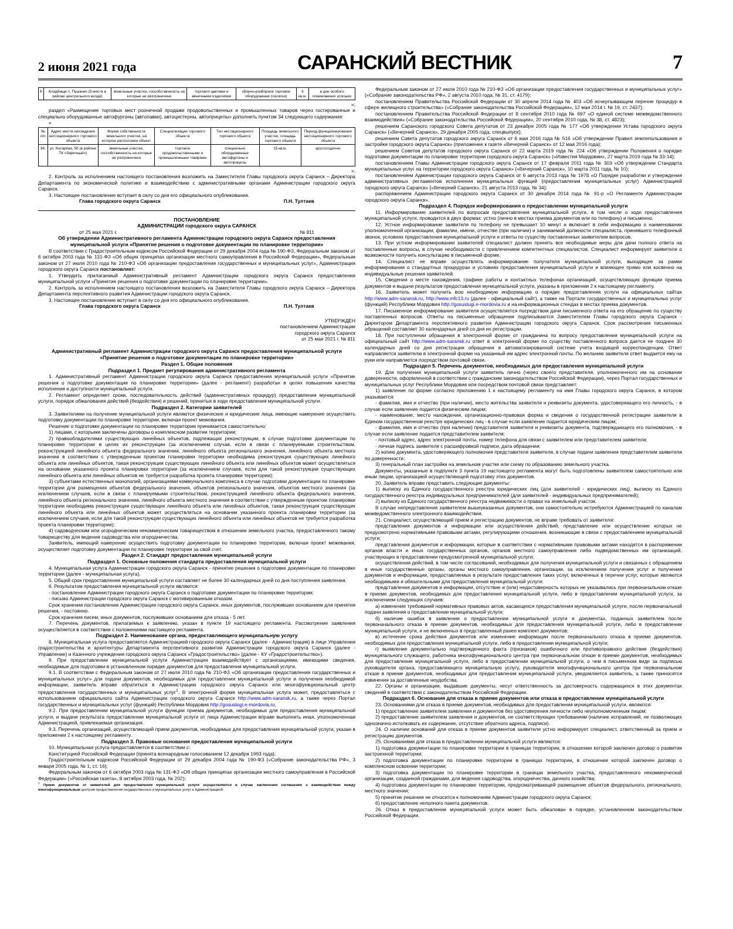2 июня 2021 года САРАНСКИЙ ВЕСТНИК 7
| 8 | Кладбище п. Пушкино (3 места в районе центрального входа) | земельные участки, госсобственность на которые не разграничена | торговля цветами и венечными изделиями | сборно-разборное торговое оборудование (палатка) | 6 кв.м. | в дни особого поминовения усопших |
»;
раздел «Размещение торговых мест розничной продажи продовольственных и промышленных товаров через гостированные и специально оборудованные автофургоны (автолавки), автоцистерны, автоприцепы» дополнить пунктом 34 следующего содержания:
«
| № п/п | Адрес места нахождения нестационарного торгового объекта | Форма собственности земельного участка, на котором расположен объект | Специализация торгового объекта | Тип нестационарного торгового объекта | Площадь земельного участка, площадь торгового объекта | Период функционирования нестационарного торгового объекта |
| --- | --- | --- | --- | --- | --- | --- |
| 34. | ул. Косарева, 50 (в районе ТК «Заречный») | земельные участки, госсобственность на которые не разграничена | торговля продовольственными и промышленными товарами | специально оборудованные автофургоны и автоприцепы | 15 кв.м. | круглогодично |
».
2. Контроль за исполнением настоящего постановления возложить на Заместителя Главы городского округа Саранск – Директора Департамента по экономической политике и взаимодействию с административными органами Администрации городского округа Саранск.
3. Настоящее постановление вступает в силу со дня его официального опубликования.
Глава городского округа Саранск П.Н. Тултаев
ПОСТАНОВЛЕНИЕ
АДМИНИСТРАЦИИ городского округа САРАНСК
от 25 мая 2021 г. № 811
Об утверждении Административного регламента Администрации городского округа Саранск предоставления муниципальной услуги «Принятие решения о подготовке документации по планировке территории»
В соответствии с Градостроительным кодексом Российской Федерации от 29 декабря 2004 года № 190-ФЗ, Федеральным законом от 6 октября 2003 года № 131-ФЗ «Об общих принципах организации местного самоуправления в Российской Федерации», Федеральным законом от 27 июля 2010 года № 210-ФЗ «Об организации предоставления государственных и муниципальных услуг», Администрация городского округа Саранск постановляет:
1. Утвердить прилагаемый Административный регламент Администрации городского округа Саранск предоставления муниципальной услуги «Принятие решения о подготовке документации по планировке территории».
2. Контроль за исполнением настоящего постановления возложить на Заместителя Главы городского округа Саранск – Директора Департамента перспективного развития Администрации городского округа Саранск.
3. Настоящее постановление вступает в силу со дня его официального опубликования.
Глава городского округа Саранск П.Н. Тултаев
УТВЕРЖДЕН
постановлением Администрации
городского округа Саранск
от 25 мая 2021 г. № 811
Административный регламент Администрации городского округа Саранск предоставления муниципальной услуги «Принятие решения о подготовке документации по планировке территории»
Раздел 1. Общие положения
Подраздел 1. Предмет регулирования административного регламента
1. Административный регламент Администрации городского округа Саранск предоставления муниципальной услуги «Принятие решения о подготовке документации по планировке территории» (далее - регламент) разработан в целях повышения качества исполнения и доступности муниципальной услуги.
2. Регламент определяет сроки, последовательность действий (административных процедур) предоставления муниципальной услуги, порядок обжалования действий (бездействия) и решений, принятых в ходе предоставления муниципальной услуги.
Подраздел 2. Категории заявителей
3. Заявителями на получение муниципальной услуги являются физические и юридические лица, имеющие намерение осуществить подготовку документации по планировке территории, включая проект межевания.
Решение о подготовке документации по планировке территории принимается самостоятельно:
1) лицами, с которыми заключены договоры о комплексном развитии территории;
2) правообладателями существующих линейных объектов, подлежащих реконструкции, в случае подготовки документации по планировке территории в целях их реконструкции (за исключением случая, если в связи с планируемыми строительством, реконструкцией линейного объекта федерального значения, линейного объекта регионального значения, линейного объекта местного значения в соответствии с утвержденным проектом планировки территории необходима реконструкция существующих линейного объекта или линейных объектов, такая реконструкция существующих линейного объекта или линейных объектов может осуществляться на основании указанного проекта планировки территории (за исключением случаев, если для такой реконструкции существующих линейного объекта или линейных объектов не требуется разработка проекта планировки территории);
3) субъектами естественных монополий, организациями коммунального комплекса в случае подготовки документации по планировке территории для размещения объектов федерального значения, объектов регионального значения, объектов местного значения (за исключением случаев, если в связи с планируемыми строительством, реконструкцией линейного объекта федерального значения, линейного объекта регионального значения, линейного объекта местного значения в соответствии с утвержденным проектом планировки территории необходима реконструкция существующих линейного объекта или линейных объектов, такая реконструкция существующих линейного объекта или линейных объектов может осуществляться на основании указанного проекта планировки территории (за исключением случаев, если для такой реконструкции существующих линейного объекта или линейных объектов не требуется разработка проекта планировки территории);
4) садоводческим или огородническим некоммерческим товариществом в отношении земельного участка, предоставленного такому товариществу для ведения садоводства или огородничества.
Заявитель, имеющий намерение осуществить подготовку документации по планировке территории, включая проект межевания, осуществляет подготовку документации по планировке территории за свой счет.
Раздел 2. Стандарт предоставления муниципальной услуги
Подраздел 1. Основные положения стандарта предоставления муниципальной услуги
4. Муниципальная услуга Администрации городского округа Саранск - принятие решения о подготовке документации по планировке территории (далее - муниципальная услуга).
5. Общий срок предоставления муниципальной услуги составляет не более 30 календарных дней со дня поступления заявления.
6. Результатом предоставления муниципальной услуги являются:
- постановление Администрации городского округа Саранск о подготовке документации по планировке территории;
- письмо Администрации городского округа Саранск с мотивированным отказом.
Срок хранения постановления Администрации городского округа Саранск, иных документов, послуживших основанием для принятия решения, - постоянно.
Срок хранения писем, иных документов, послуживших основанием для отказа - 5 лет.
7. Перечень документов, прилагаемых к заявлению, указан в пункте 19 настоящего регламента. Рассмотрение заявления осуществляется в соответствии с положениями настоящего регламента.
Подраздел 2. Наименование органа, предоставляющего муниципальную услугу
8. Муниципальная услуга предоставляется Администрацией городского округа Саранск (далее - Администрация) в лице Управления градостроительства и архитектуры Департамента перспективного развития Администрации городского округа Саранск (далее - Управление) и Казенного учреждения городского округа Саранск «Градостроительство» (далее - КУ «Градостроительство»).
9. При предоставлении муниципальной услуги Администрация взаимодействует с организациями, имеющими сведения, необходимые для подготовки в установленном порядке документов для предоставления муниципальной услуги.
9.1. В соответствии с Федеральным законом от 27 июля 2010 года № 210-ФЗ «Об организации предоставления государственных и муниципальных услуг» для подачи документов, необходимых для предоставления муниципальной услуги и получения необходимой информации, заявитель вправе обратиться в Администрацию городского округа Саранск или многофункциональный центр предоставления государственных и муниципальных услуг<sup>1</sup>. В электронной форме муниципальная услуга может, предоставляться с использованием официального сайта Администрации городского округа Саранск http://www.adm-saransk.ru, а также через Портал государственных и муниципальных услуг (функций) Республики Мордовия http://gosuslugi.e-mordovia.ru.
9.2. При предоставлении муниципальной услуги функции приема документов, необходимых для предоставления муниципальной услуги, и выдачи результата предоставления муниципальной услуги от лица Администрации вправе выполнять иная, уполномоченная Администрацией, привлекаемая организация.
9.3. Перечень организаций, осуществляющий прием документов, необходимых для предоставления муниципальной услуги, указан в приложении 2 к настоящему регламенту.
Подраздел 3. Правовые основания предоставления муниципальной услуги
10. Муниципальная услуга предоставляется в соответствии с:
Конституцией Российской Федерации (принята всенародным голосованием 12 декабря 1993 года);
Градостроительным кодексом Российской Федерации от 29 декабря 2004 года № 190-ФЗ («Собрание законодательства РФ», 3 января 2005 года, № 1, ст. 16);
Федеральным законом от 6 октября 2003 года № 131-ФЗ «Об общих принципах организации местного самоуправления в Российской Федерации» («Российская газета», 8 октября 2003 года, № 202);
<sup>1</sup> Прием документов от заявителей для предоставления муниципальной услуги осуществляется в случае заключения соглашения о взаимодействии между многофункциональным центром предоставления государственных и муниципальных услуг и Администрацией.
Федеральным законом от 27 июля 2010 года № 210-ФЗ «Об организации предоставления государственных и муниципальных услуг» («Собрание законодательства РФ», 2 августа 2010 года, № 31, ст. 4179);
постановлением Правительства Российской Федерации от 30 апреля 2014 года № 403 «Об исчерпывающем перечне процедур в сфере жилищного строительства» («Собрание законодательства Российской Федерации», 12 мая 2014 г. № 19, ст. 2437);
постановлением Правительства Российской Федерации от 8 сентября 2010 года № 697 «О единой системе межведомственного взаимодействия» («Собрание законодательства Российской Федерации», 20 сентября 2010 года, № 38, ст. 4823);
решением Саранского городского Совета депутатов от 23 декабря 2005 года № 177 «Об утверждении Устава городского округа Саранск» («Вечерний Саранск», 29 декабря 2005 года, спецвыпуск);
решением Совета депутатов городского округа Саранск от 6 мая 2016 года № 516 «Об утверждении Правил землепользования и застройки городского округа Саранск» (приложение к газете «Вечерний Саранск» от 12 мая 2016 года);
решением Советов депутатов городского округа Саранск от 22 марта 2019 года № 224 «Об утверждении Положения о порядке подготовки документации по планировке территории городского округа Саранск» («Известия Мордовии», 27 марта 2019 года № 33-14);
постановлением Главы Администрации городского округа Саранск от 17 февраля 2011 года № 303 «Об утверждении Стандарта муниципальных услуг на территории городского округа Саранск» («Вечерний Саранск», 10 марта 2011 года, № 10);
постановлением Администрации городского округа Саранск от 6 августа 2013 года № 1978 «О Порядке разработки и утверждения административных регламентов исполнения муниципальных функций (предоставления муниципальных услуг) Администрацией городского округа Саранск» («Вечерний Саранск», 21 августа 2013 года, № 34);
распоряжением Администрации городского округа Саранск от 30 декабря 2014 года № 91-р «О Регламенте Администрации городского округа Саранск».
Подраздел 4. Порядок информирования о предоставлении муниципальной услуги
11. Информирование заявителей по вопросам предоставления муниципальной услуги, в том числе о ходе предоставления муниципальной услуги, проводится в двух формах: устно (лично в местах приема документов или по телефону) и письменно.
12. Устное информирование заявителя по телефону не превышает 10 минут и включает в себя информацию о наименовании уполномоченной организации, фамилии, имени, отчестве (при наличии) и занимаемой должности специалиста, принявшего телефонный звонок, условиях предоставления муниципальной услуги и ответы по существу поставленных заявителем вопросов.
13. При устном информировании заявителей специалист должен принять все необходимые меры для дачи полного ответа на поставленные вопросы, в случае необходимости с привлечением компетентных специалистов. Специалист информирует заявителя о возможности получить консультацию в письменной форме.
14. Специалист не вправе осуществлять информирование получателя муниципальной услуги, выходящее за рамки информирования о стандартных процедурах и условиях предоставления муниципальной услуги и влияющее прямо или косвенно на индивидуальные решения заявителей.
15. Сведения о месте нахождения, графике работы и контактных телефонах организаций, осуществляющих функции приема документов и выдачи результатов предоставления муниципальной услуги, указаны в приложении 2 к настоящему регламенту.
16. Заявитель может получить всю необходимую информацию о порядке предоставления услуги на официальных сайтах http://www.adm-saransk.ru, http://www.mfc13.ru (далее - официальный сайт), а также на Портале государственных и муниципальных услуг (функций) Республики Мордовия http://gosuslugi.e-mordovia.ru и на информационных стендах в местах приема документов.
17. Письменное информирование заявителя осуществляется посредством дачи письменного ответа на его обращение по существу поставленных вопросов. Ответы на письменные обращения подписываются Заместителем Главы городского округа Саранск - Директором Департамента перспективного развития Администрации городского округа Саранск. Срок рассмотрения письменных обращений составляет 30 календарных дней со дня их регистрации.
18. При поступлении обращения в электронной форме от гражданина по вопросу предоставления муниципальной услуги на официальный сайт http://www.adm-saransk.ru ответ в электронной форме по существу поставленного вопроса дается не позднее 30 календарных дней со дня регистрации обращения в автоматизированной системе учета входящей корреспонденции. Ответ направляется заявителю в электронной форме на указанный им адрес электронной почты. По желанию заявителя ответ выдается ему на руки или направляется посредством почтовой связи.
Подраздел 5. Перечень документов, необходимых для предоставления муниципальной услуги
19. Для получения муниципальной услуги заявитель лично (через своего представителя, уполномоченного им на основании доверенности, оформленной в соответствии с гражданским законодательством Российской Федерации), через Портал государственных и муниципальных услуг Республики Мордовия или посредством почтовой связи представляет:
1) заявление по форме согласно приложению 1 к настоящему регламенту на имя Главы городского округа Саранск, в котором указывается:
- фамилия, имя и отчество (при наличии), место жительства заявителя и реквизиты документа, удостоверяющего его личность, - в случае если заявление подается физическим лицом;
- наименование, место нахождения, организационно-правовая форма и сведения о государственной регистрации заявителя в Едином государственном реестре юридических лиц - в случае если заявление подается юридическим лицом;
- фамилия, имя и отчество (при наличии) представителя заявителя и реквизиты документа, подтверждающего его полномочия, - в случае если заявление подается представителем заявителя;
- почтовый адрес, адрес электронной почты, номер телефона для связи с заявителем или представителем заявителя;
- личная подпись заявителя с расшифровкой подписи, дата обращения;
2) копию документа, удостоверяющего полномочия представителя заявителя, в случае подачи заявления представителем заявителя по доверенности;
3) генеральный план застройки на земельном участке или схему по образованию земельного участка.
Документы, указанные в подпункте 3 пункта 19 настоящего регламента могут быть подготовлены заявителем самостоятельно или иным лицом, организацией осуществляющей подготовку этих документов.
20. Заявитель вправе представить следующие документы:
1) выписку из Единого государственного реестра юридических лиц (для заявителей - юридических лиц), выписку из Единого государственного реестра индивидуальных предпринимателей (для заявителей - индивидуальных предпринимателей);
2) выписку из Единого государственного реестра недвижимости о правах на земельный участок.
В случае непредставления заявителем вышеуказанных документов, они самостоятельно истребуются Администрацией по каналам межведомственного электронного взаимодействия.
21. Специалист, осуществляющий прием и регистрацию документов, не вправе требовать от заявителя:
представления документов и информации или осуществления действий, представление или осуществление которых не предусмотрено нормативными правовыми актами, регулирующими отношения, возникающие в связи с предоставлением муниципальной услуги;
представления документов и информации, которые в соответствии с нормативными правовыми актами находятся в распоряжении органов власти и иных государственных органов, органов местного самоуправления либо подведомственных им организаций, участвующих в предоставлении предусмотренной муниципальной услуги;
осуществления действий, в том числе согласований, необходимых для получения муниципальной услуги и связанных с обращением в иные государственные органы, органы местного самоуправления, организации, за исключением получения услуг и получения документов и информации, предоставляемых в результате предоставления таких услуг, включенных в перечни услуг, которые являются необходимыми и обязательными для предоставления муниципальной услуги;
представления документов и информации, отсутствие и (или) недостоверность которых не указывались при первоначальном отказе в приеме документов, необходимых для предоставления муниципальной услуги, либо в предоставлении муниципальной услуги, за исключением следующих случаев:
а) изменение требований нормативных правовых актов, касающихся предоставления муниципальной услуги, после первоначальной подачи заявления о предоставлении муниципальной услуги;
б) наличие ошибок в заявлении о предоставлении муниципальной услуги и документах, поданных заявителем после первоначального отказа в приеме документов, необходимых для предоставления муниципальной услуги, либо в предоставлении муниципальной услуги, и не включенных в представленный ранее комплект документов;
в) истечение срока действия документов или изменение информации после первоначального отказа в приеме документов, необходимых для предоставления муниципальной услуги, либо в предоставлении муниципальной услуги;
г) выявление документально подтвержденного факта (признаков) ошибочного или противоправного действия (бездействия) муниципального служащего, работника многофункционального центра при первоначальном отказе в приеме документов, необходимых для предоставления муниципальной услуги, либо в предоставлении муниципальной услуги, о чем в письменном виде за подписью руководителя органа, предоставляющего муниципальную услугу, руководителя многофункционального центра при первоначальном отказе в приеме документов, необходимых для предоставления муниципальной услуги, уведомляется заявитель, а также приносятся извинения за доставленные неудобства.
22. Органы и организации, выдавшие документы, несут ответственность за достоверность содержащихся в этих документах сведений в соответствии с законодательством Российской Федерации.
Подраздел 6. Основания для отказа в приеме документов или отказа в предоставлении муниципальной услуги
23. Основаниями для отказа в приеме документов, необходимых для предоставления муниципальной услуги, являются:
1) предоставление заявителем заявления и документов без удостоверения личности либо неуполномоченным лицом;
2) предоставление заявителем заявления и документов, не соответствующих требованиям (наличие исправлений, не позволяющих однозначно истолковать их содержание, отсутствие обратного адреса, подписи).
24. О наличии оснований для отказа в приеме документов заявителя устно информирует специалист, ответственный за прием и регистрацию документов.
25. Основаниями для отказа в предоставлении муниципальной услуги являются:
1) подготовка документации по планировке территории в границах территории, в отношении которой заключен договор о развитии застроенной территории;
2) подготовка документации по планировке территории в границах территории, в отношении которой заключен договор о комплексном освоении территории;
3) подготовка документации по планировке территории в границах земельного участка, предоставленного некоммерческой организации, созданной гражданами, для ведения садоводства, огородничества, дачного хозяйства;
4) подготовка документации по планировке территории, предусматривающей размещение объектов федерального, регионального, местного значения;
5) принятие решения не относится к полномочиям Администрации городского округа Саранск;
6) предоставление неполного пакета документов.
26. Отказ в предоставлении муниципальной услуги может быть обжалован в порядке, установленном законодательством Российской Федерации.